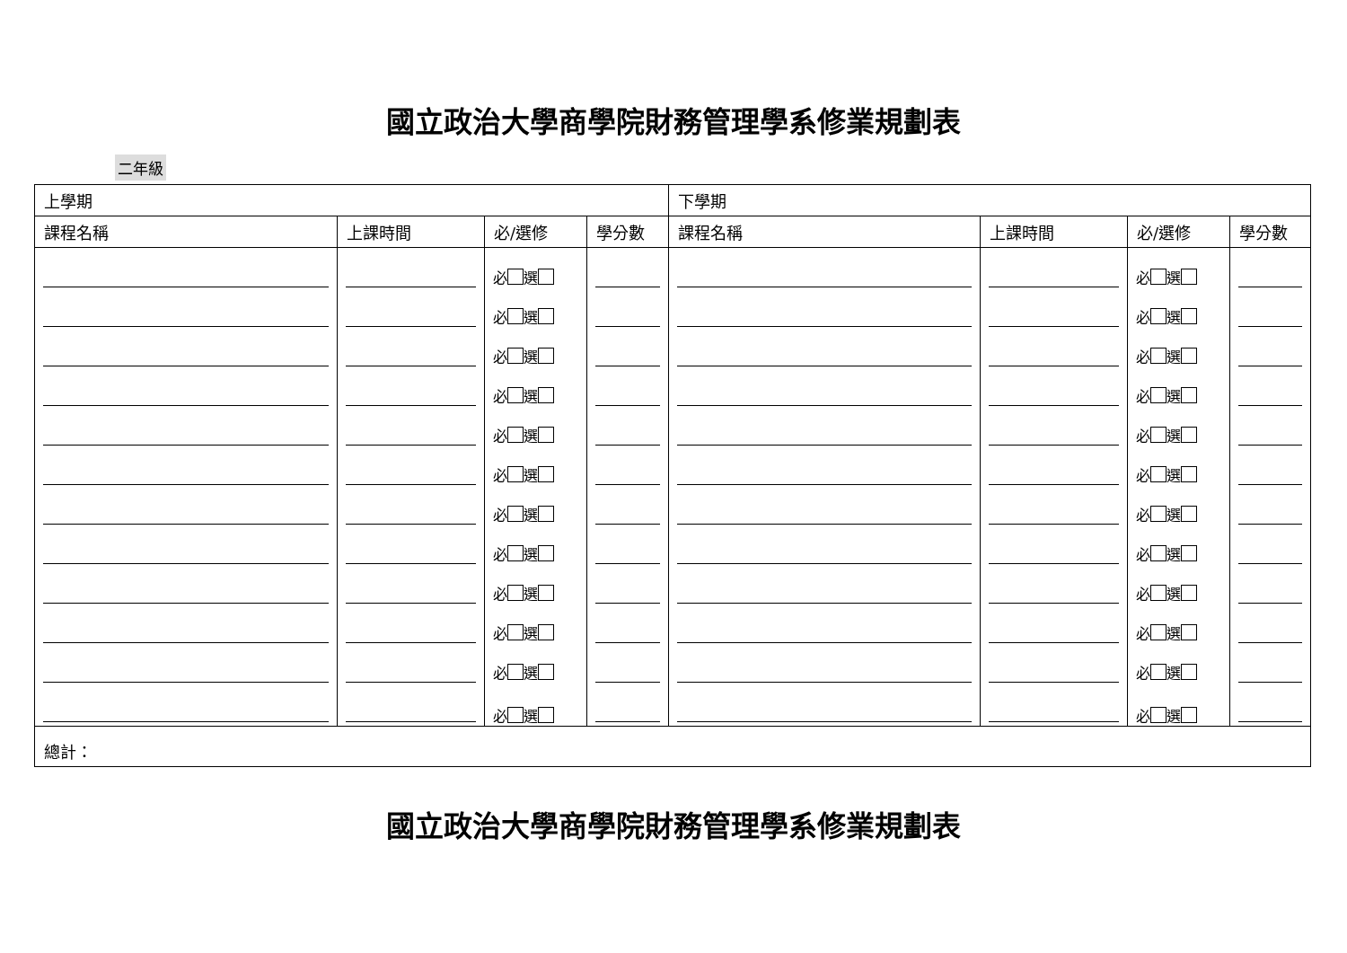國立政治大學商學院財務管理學系修業規劃表
二年級
| 上學期 | | | | 下學期 | | | |
| --- | --- | --- | --- | --- | --- | --- | --- |
| 課程名稱 | 上課時間 | 必/選修 | 學分數 | 課程名稱 | 上課時間 | 必/選修 | 學分數 |
| | | 必 選 | | | | 必 選 | |
| | | 必 選 | | | | 必 選 | |
| | | 必 選 | | | | 必 選 | |
| | | 必 選 | | | | 必 選 | |
| | | 必 選 | | | | 必 選 | |
| | | 必 選 | | | | 必 選 | |
| | | 必 選 | | | | 必 選 | |
| | | 必 選 | | | | 必 選 | |
| | | 必 選 | | | | 必 選 | |
| | | 必 選 | | | | 必 選 | |
| | | 必 選 | | | | 必 選 | |
| | | 必 選 | | | | 必 選 | |
| 總計： | | | | | | | |
國立政治大學商學院財務管理學系修業規劃表